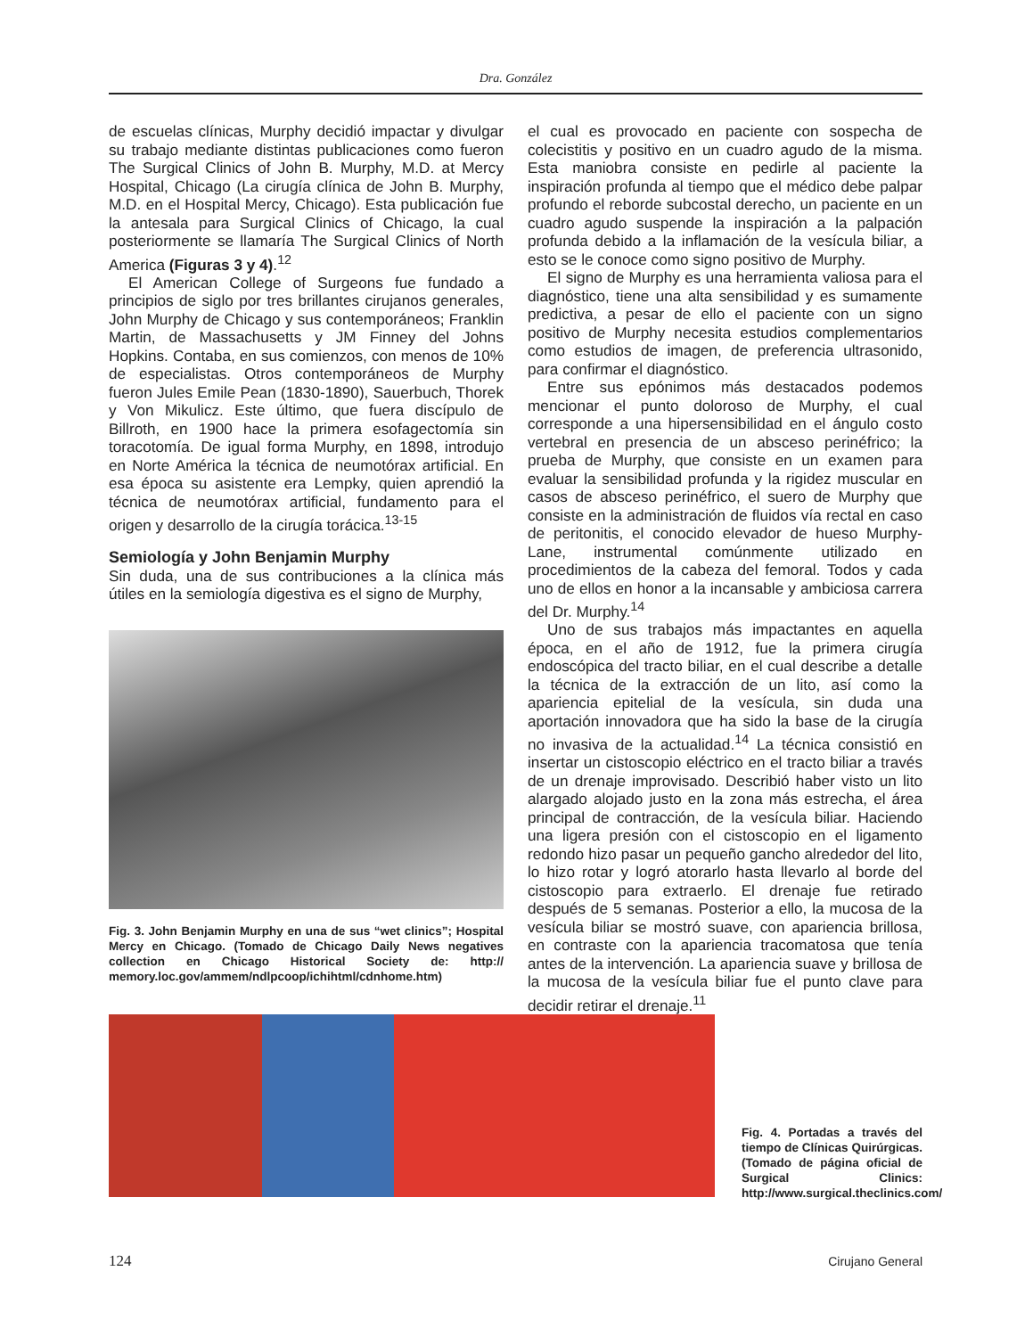Dra. González
de escuelas clínicas, Murphy decidió impactar y divulgar su trabajo mediante distintas publicaciones como fueron The Surgical Clinics of John B. Murphy, M.D. at Mercy Hospital, Chicago (La cirugía clínica de John B. Murphy, M.D. en el Hospital Mercy, Chicago). Esta publicación fue la antesala para Surgical Clinics of Chicago, la cual posteriormente se llamaría The Surgical Clinics of North America (Figuras 3 y 4).<sup>12</sup>
El American College of Surgeons fue fundado a principios de siglo por tres brillantes cirujanos generales, John Murphy de Chicago y sus contemporáneos; Franklin Martin, de Massachusetts y JM Finney del Johns Hopkins. Contaba, en sus comienzos, con menos de 10% de especialistas. Otros contemporáneos de Murphy fueron Jules Emile Pean (1830-1890), Sauerbuch, Thorek y Von Mikulicz. Este último, que fuera discípulo de Billroth, en 1900 hace la primera esofagectomía sin toracotomía. De igual forma Murphy, en 1898, introdujo en Norte América la técnica de neumotórax artificial. En esa época su asistente era Lempky, quien aprendió la técnica de neumotórax artificial, fundamento para el origen y desarrollo de la cirugía torácica.<sup>13-15</sup>
Semiología y John Benjamin Murphy
Sin duda, una de sus contribuciones a la clínica más útiles en la semiología digestiva es el signo de Murphy,
Fig. 3. John Benjamin Murphy en una de sus “wet clinics”; Hospital Mercy en Chicago. (Tomado de Chicago Daily News negatives collection en Chicago Historical Society de: http:// memory.loc.gov/ammem/ndlpcoop/ichihtml/cdnhome.htm)
el cual es provocado en paciente con sospecha de colecistitis y positivo en un cuadro agudo de la misma. Esta maniobra consiste en pedirle al paciente la inspiración profunda al tiempo que el médico debe palpar profundo el reborde subcostal derecho, un paciente en un cuadro agudo suspende la inspiración a la palpación profunda debido a la inflamación de la vesícula biliar, a esto se le conoce como signo positivo de Murphy.
El signo de Murphy es una herramienta valiosa para el diagnóstico, tiene una alta sensibilidad y es sumamente predictiva, a pesar de ello el paciente con un signo positivo de Murphy necesita estudios complementarios como estudios de imagen, de preferencia ultrasonido, para confirmar el diagnóstico.
Entre sus epónimos más destacados podemos mencionar el punto doloroso de Murphy, el cual corresponde a una hipersensibilidad en el ángulo costo vertebral en presencia de un absceso perinéfrico; la prueba de Murphy, que consiste en un examen para evaluar la sensibilidad profunda y la rigidez muscular en casos de absceso perinéfrico, el suero de Murphy que consiste en la administración de fluidos vía rectal en caso de peritonitis, el conocido elevador de hueso Murphy-Lane, instrumental comúnmente utilizado en procedimientos de la cabeza del femoral. Todos y cada uno de ellos en honor a la incansable y ambiciosa carrera del Dr. Murphy.<sup>14</sup>
Uno de sus trabajos más impactantes en aquella época, en el año de 1912, fue la primera cirugía endoscópica del tracto biliar, en el cual describe a detalle la técnica de la extracción de un lito, así como la apariencia epitelial de la vesícula, sin duda una aportación innovadora que ha sido la base de la cirugía no invasiva de la actualidad.<sup>14</sup> La técnica consistió en insertar un cistoscopio eléctrico en el tracto biliar a través de un drenaje improvisado. Describió haber visto un lito alargado alojado justo en la zona más estrecha, el área principal de contracción, de la vesícula biliar. Haciendo una ligera presión con el cistoscopio en el ligamento redondo hizo pasar un pequeño gancho alrededor del lito, lo hizo rotar y logró atorarlo hasta llevarlo al borde del cistoscopio para extraerlo. El drenaje fue retirado después de 5 semanas. Posterior a ello, la mucosa de la vesícula biliar se mostró suave, con apariencia brillosa, en contraste con la apariencia tracomatosa que tenía antes de la intervención. La apariencia suave y brillosa de la mucosa de la vesícula biliar fue el punto clave para decidir retirar el drenaje.<sup>11</sup>
Fig. 4. Portadas a través del tiempo de Clínicas Quirúrgicas. (Tomado de página oficial de Surgical Clinics: http://www.surgical.theclinics.com/
124 Cirujano General